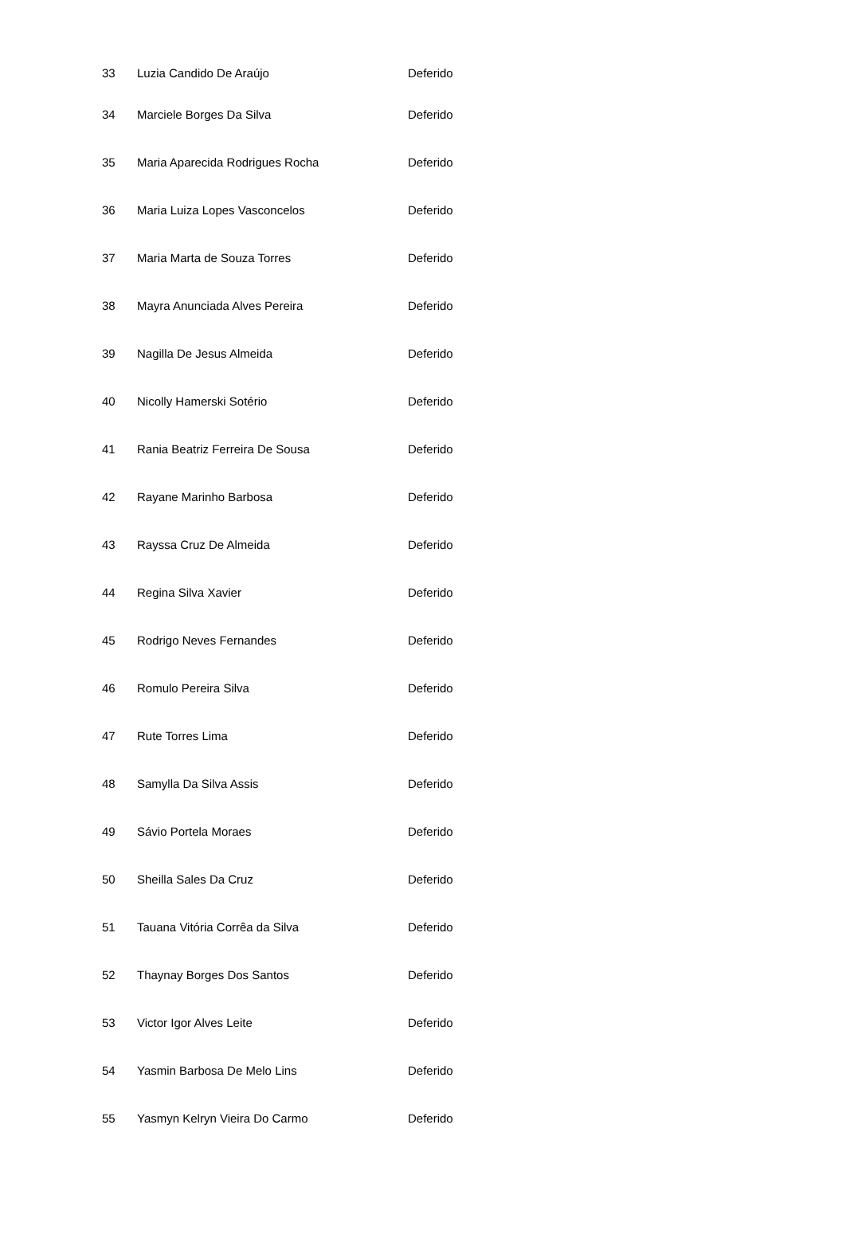| 33 | Luzia Candido De Araújo | Deferido |
| 34 | Marciele Borges Da Silva | Deferido |
| 35 | Maria Aparecida Rodrigues Rocha | Deferido |
| 36 | Maria Luiza Lopes Vasconcelos | Deferido |
| 37 | Maria Marta de Souza Torres | Deferido |
| 38 | Mayra Anunciada Alves Pereira | Deferido |
| 39 | Nagilla De Jesus Almeida | Deferido |
| 40 | Nicolly Hamerski Sotério | Deferido |
| 41 | Rania Beatriz Ferreira De Sousa | Deferido |
| 42 | Rayane Marinho Barbosa | Deferido |
| 43 | Rayssa Cruz De Almeida | Deferido |
| 44 | Regina Silva Xavier | Deferido |
| 45 | Rodrigo Neves Fernandes | Deferido |
| 46 | Romulo Pereira Silva | Deferido |
| 47 | Rute Torres Lima | Deferido |
| 48 | Samylla Da Silva Assis | Deferido |
| 49 | Sávio Portela Moraes | Deferido |
| 50 | Sheilla Sales Da Cruz | Deferido |
| 51 | Tauana Vitória Corrêa da Silva | Deferido |
| 52 | Thaynay Borges Dos Santos | Deferido |
| 53 | Victor Igor Alves Leite | Deferido |
| 54 | Yasmin Barbosa De Melo Lins | Deferido |
| 55 | Yasmyn Kelryn Vieira Do Carmo | Deferido |